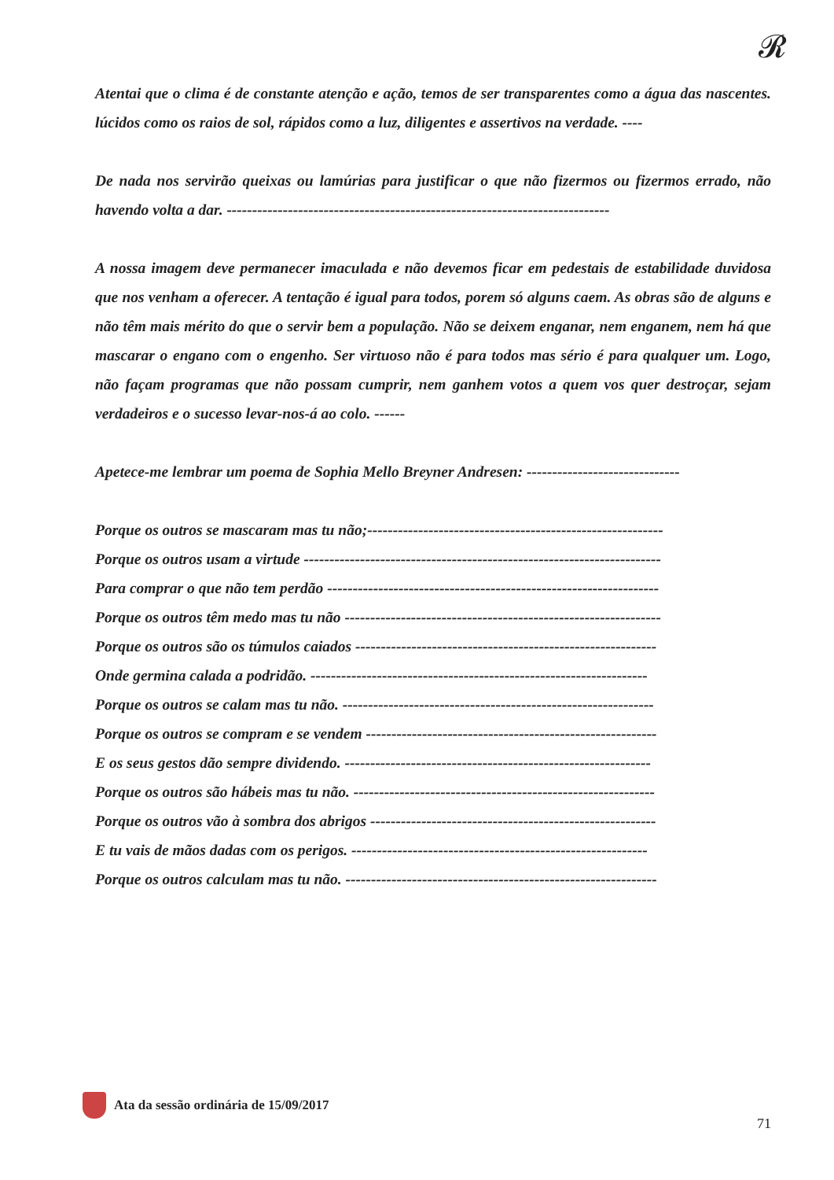𝓡
Atentai que o clima é de constante atenção e ação, temos de ser transparentes como a água das nascentes. lúcidos como os raios de sol, rápidos como a luz, diligentes e assertivos na verdade. ----
De nada nos servirão queixas ou lamúrias para justificar o que não fizermos ou fizermos errado, não havendo volta a dar. ---------------------------------------------------------------------------
A nossa imagem deve permanecer imaculada e não devemos ficar em pedestais de estabilidade duvidosa que nos venham a oferecer. A tentação é igual para todos, porem só alguns caem. As obras são de alguns e não têm mais mérito do que o servir bem a população. Não se deixem enganar, nem enganem, nem há que mascarar o engano com o engenho. Ser virtuoso não é para todos mas sério é para qualquer um. Logo, não façam programas que não possam cumprir, nem ganhem votos a quem vos quer destroçar, sejam verdadeiros e o sucesso levar-nos-á ao colo. ------
Apetece-me lembrar um poema de Sophia Mello Breyner Andresen: ------------------------------
Porque os outros se mascaram mas tu não;----------------------------------------------------------
Porque os outros usam a virtude ----------------------------------------------------------------------
Para comprar o que não tem perdão -----------------------------------------------------------------
Porque os outros têm medo mas tu não --------------------------------------------------------------
Porque os outros são os túmulos caiados -----------------------------------------------------------
Onde germina calada a podridão. ------------------------------------------------------------------
Porque os outros se calam mas tu não. -------------------------------------------------------------
Porque os outros se compram e se vendem ---------------------------------------------------------
E os seus gestos dão sempre dividendo. ------------------------------------------------------------
Porque os outros são hábeis mas tu não. -----------------------------------------------------------
Porque os outros vão à sombra dos abrigos --------------------------------------------------------
E tu vais de mãos dadas com os perigos. ----------------------------------------------------------
Porque os outros calculam mas tu não. -------------------------------------------------------------
Ata da sessão ordinária de 15/09/2017
71